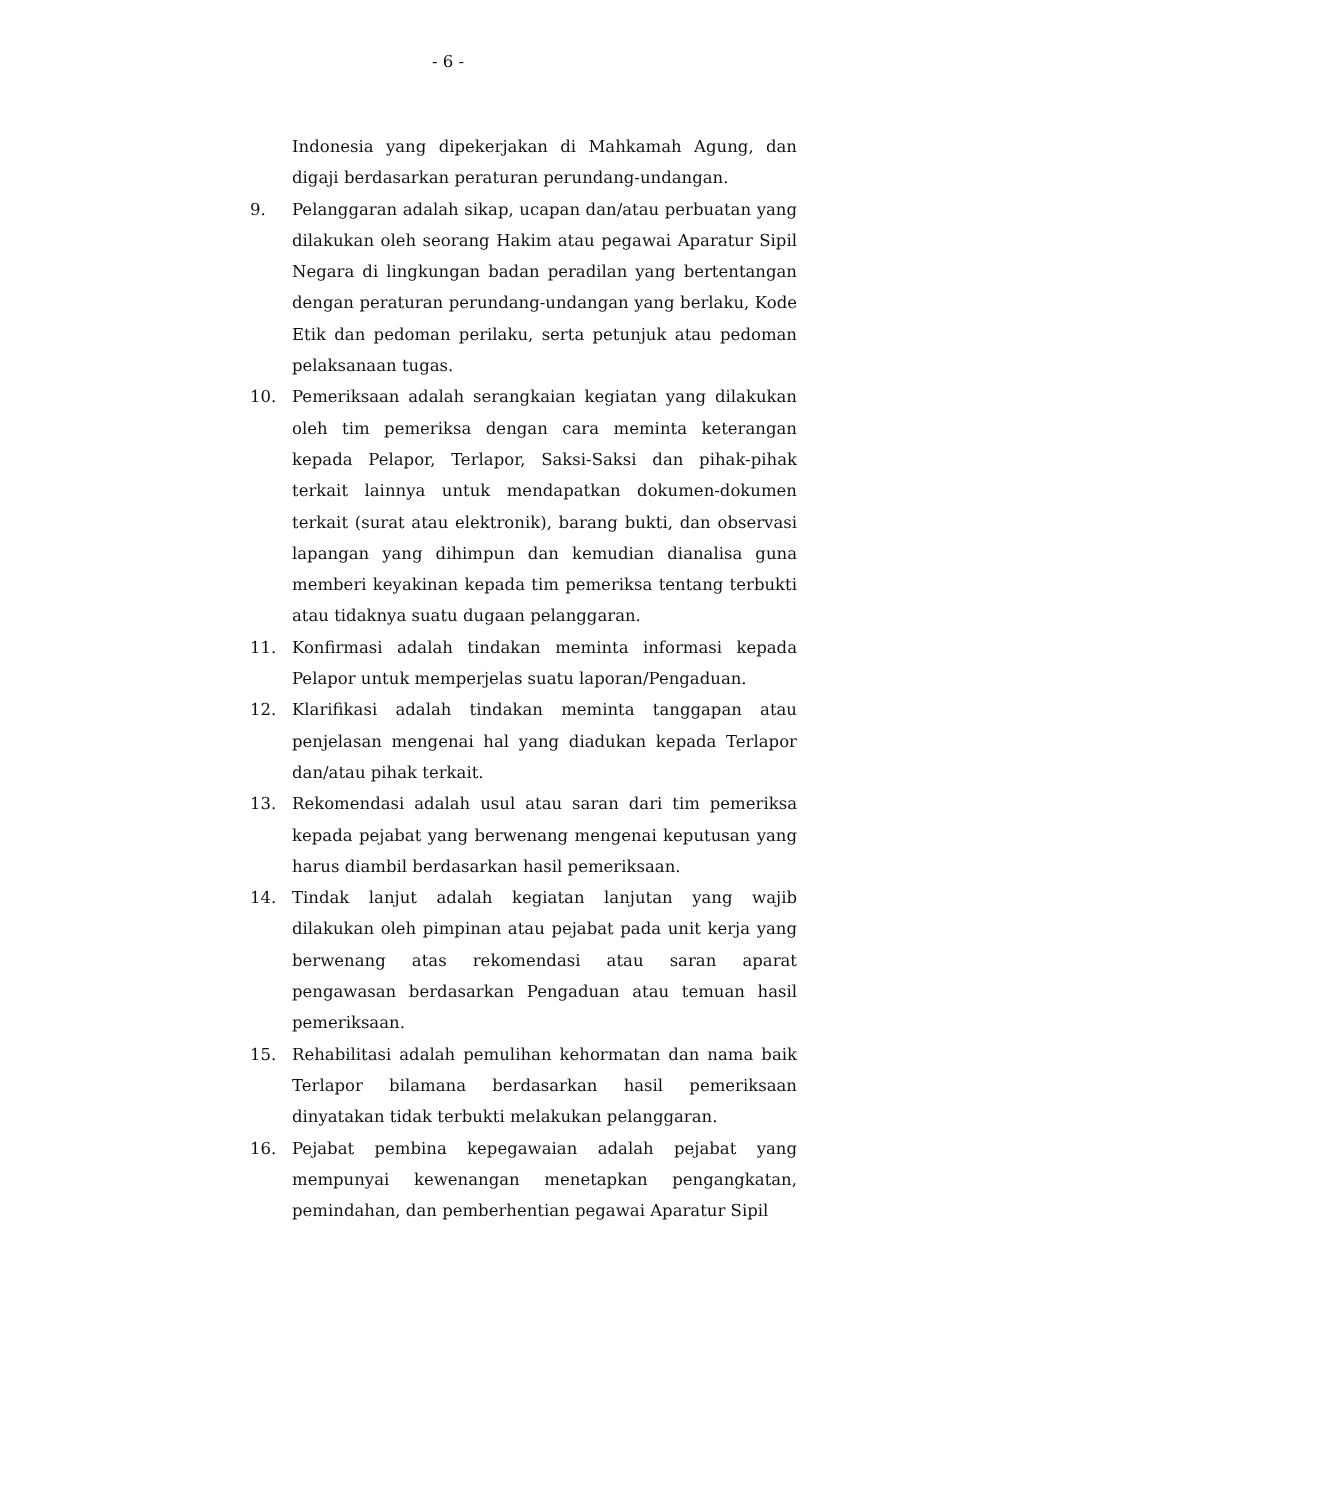- 6 -
Indonesia yang dipekerjakan di Mahkamah Agung, dan digaji berdasarkan peraturan perundang-undangan.
9. Pelanggaran adalah sikap, ucapan dan/atau perbuatan yang dilakukan oleh seorang Hakim atau pegawai Aparatur Sipil Negara di lingkungan badan peradilan yang bertentangan dengan peraturan perundang-undangan yang berlaku, Kode Etik dan pedoman perilaku, serta petunjuk atau pedoman pelaksanaan tugas.
10. Pemeriksaan adalah serangkaian kegiatan yang dilakukan oleh tim pemeriksa dengan cara meminta keterangan kepada Pelapor, Terlapor, Saksi-Saksi dan pihak-pihak terkait lainnya untuk mendapatkan dokumen-dokumen terkait (surat atau elektronik), barang bukti, dan observasi lapangan yang dihimpun dan kemudian dianalisa guna memberi keyakinan kepada tim pemeriksa tentang terbukti atau tidaknya suatu dugaan pelanggaran.
11. Konfirmasi adalah tindakan meminta informasi kepada Pelapor untuk memperjelas suatu laporan/Pengaduan.
12. Klarifikasi adalah tindakan meminta tanggapan atau penjelasan mengenai hal yang diadukan kepada Terlapor dan/atau pihak terkait.
13. Rekomendasi adalah usul atau saran dari tim pemeriksa kepada pejabat yang berwenang mengenai keputusan yang harus diambil berdasarkan hasil pemeriksaan.
14. Tindak lanjut adalah kegiatan lanjutan yang wajib dilakukan oleh pimpinan atau pejabat pada unit kerja yang berwenang atas rekomendasi atau saran aparat pengawasan berdasarkan Pengaduan atau temuan hasil pemeriksaan.
15. Rehabilitasi adalah pemulihan kehormatan dan nama baik Terlapor bilamana berdasarkan hasil pemeriksaan dinyatakan tidak terbukti melakukan pelanggaran.
16. Pejabat pembina kepegawaian adalah pejabat yang mempunyai kewenangan menetapkan pengangkatan, pemindahan, dan pemberhentian pegawai Aparatur Sipil